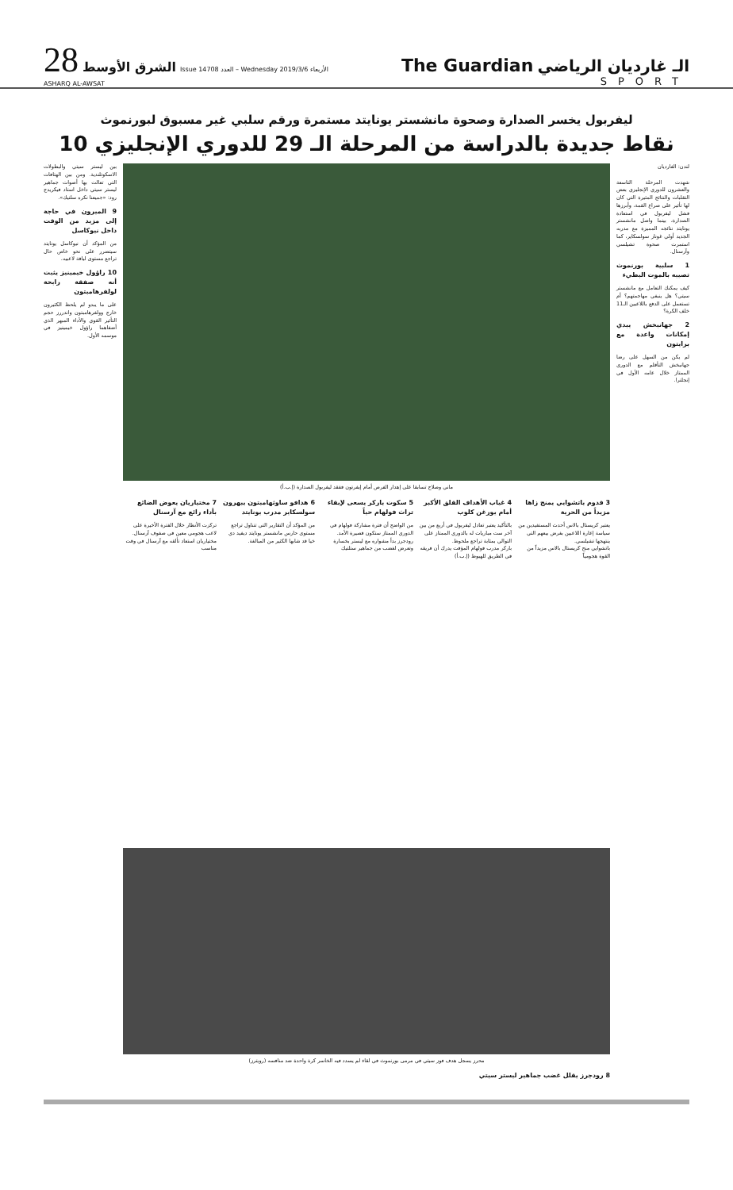28 الشرق الأوسط Issue 14708 العدد – Wednesday 2019/3/6 الأربعاء
ASHARQ AL-AWSAT
The Guardian الـ غارديان الرياضي
SPORT
ليفربول يخسر الصدارة وصحوة مانشستر يونايتد مستمرة ورقم سلبي غير مسبوق لبورنموث
10 نقاط جديدة بالدراسة من المرحلة الـ 29 للدوري الإنجليزي
لندن: الغارديان
شهدت المرحلة التاسعة والعشرون للدوري الإنجليزي بعض التقلبات والنتائج المثيرة التي كان لها تأثير على صراع القمة، وأبرزها فشل ليفربول في استعادة الصدارة، بينما واصل مانشستر يونايتد نتائجه المميزة مع مدربه الجديد أولي غونار سولسكاير، كما استمرت صحوة تشيلسي وآرسنال.
1 سلبية بورنموث تصيبه بالموت البطيء
كيف يمكنك التعامل مع مانشستر سيتي؟ هل ينبغي مهاجمتهم؟ أم تستعمل على الدفع باللاعبين الـ11 خلف الكرة؟
2 جهانبخش يبدي إمكانات واعدة مع برايتون
لم يكن من السهل على رضا جهانبخش التأقلم مع الدوري الممتاز خلال عامه الأول في إنجلترا.
ماني وصلاح تسابقا على إهدار الفرص أمام إيفرتون ففقد ليفربول الصدارة (إ.ب.أ)
3 قدوم باتشوايي يمنح زاها مزيداً من الحرية
يعتبر كريستال بالاس أحدث المستفيدين من سياسة إعارة اللاعبين بغرض بيعهم التي ينتهجها تشيلسي.
باتشوايي منح كريستال بالاس مزيداً من القوة هجومياً
4 غياب الأهداف القلق الأكبر أمام يورغن كلوب
بالتأكيد يعتبر تعادل ليفربول في أربع من بين آخر ست مباريات له بالدوري الممتاز على التوالي بمثابة تراجع ملحوظ.
باركر مدرب فولهام المؤقت يدرك أن فريقه في الطريق للهبوط (إ.ب.أ)
5 سكوت باركر يسعى لإبقاء تراث فولهام حياً
من الواضح أن فترة مشاركة فولهام في الدوري الممتاز ستكون قصيرة الأمد.
رودجرز بدأ مشواره مع ليستر بخسارة وتعرض لغضب من جماهير ستلتيك
6 هدافو ساوثهامبتون يبهرون سولسكاير مدرب يونايتد
من المؤكد أن التقارير التي تتناول تراجع مستوى حارس مانشستر يونايتد ديفيد دي خيا قد شابها الكثير من المبالغة.
7 مختياريان يعوض الضائع بأداء رائع مع آرسنال
تركزت الأنظار خلال الفترة الأخيرة على لاعب هجومي معين في صفوف آرسنال.
مختياريان استعاد تألقه مع آرسنال في وقت مناسب
محرز يسجل هدف فوز سيتي في مرمى بورنموث في لقاء لم يسدد فيه الخاسر كرة واحدة ضد منافسه (رويترز)
8 رودجرز يقلل غضب جماهير ليستر سيتي
بين ليستر سيتي والبطولات الاسكوتلندية. ومن بين الهتافات التي تعالت بها أصوات جماهير ليستر سيتي داخل استاد فيكريدج رود: «جميعنا نكره سلتيك».
9 الميرون في حاجة إلى مزيد من الوقت داخل نيوكاسل
من المؤكد أن نيوكاسل يونايتد سيتضرر على نحو خاص حال تراجع مستوى لياقة لاعبيه.
10 راؤول خيمينيز يثبت أنه صفقة رابحة لولفرهامبتون
على ما يبدو لم يلحظ الكثيرون خارج وولفرهامبتون واندررز حجم التأثير القوي والأداء المبهر الذي أضفاهما راؤول خيمينيز في موسمه الأول.